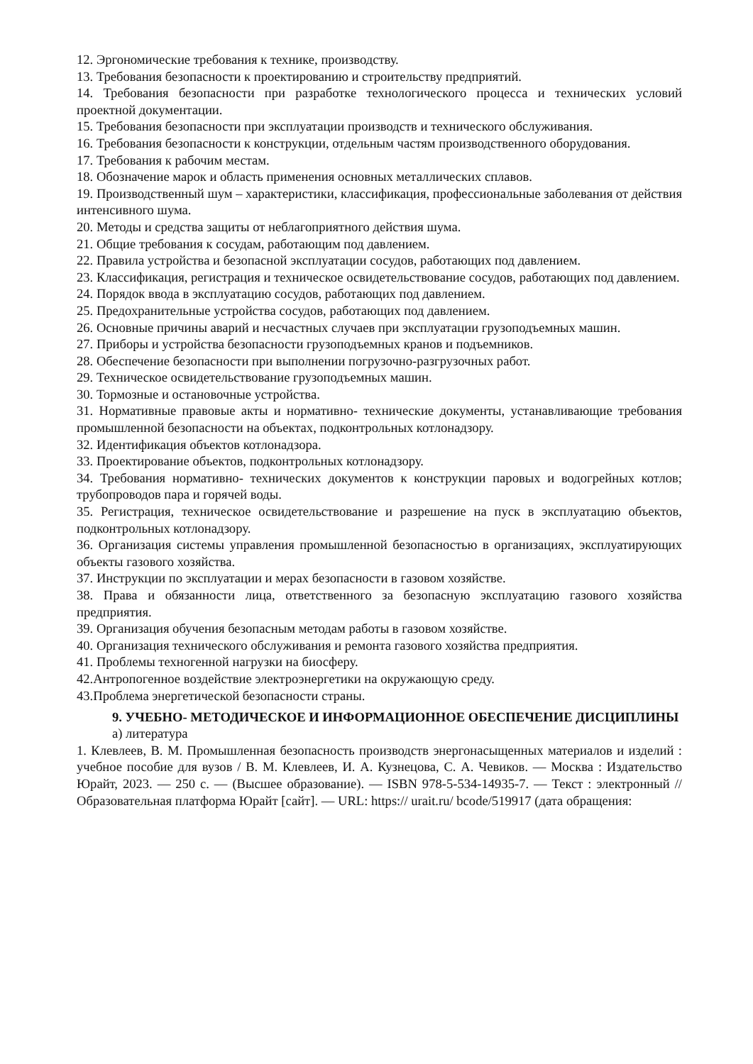12. Эргономические требования к технике, производству.
13. Требования безопасности к проектированию и строительству предприятий.
14. Требования безопасности при разработке технологического процесса и технических условий проектной документации.
15. Требования безопасности при эксплуатации производств и технического обслуживания.
16. Требования безопасности к конструкции, отдельным частям производственного оборудования.
17. Требования к рабочим местам.
18. Обозначение марок и область применения основных металлических сплавов.
19. Производственный шум – характеристики, классификация, профессиональные заболевания от действия интенсивного шума.
20. Методы и средства защиты от неблагоприятного действия шума.
21. Общие требования к сосудам, работающим под давлением.
22. Правила устройства и безопасной эксплуатации сосудов, работающих под давлением.
23. Классификация, регистрация и техническое освидетельствование сосудов, работающих под давлением.
24. Порядок ввода в эксплуатацию сосудов, работающих под давлением.
25. Предохранительные устройства сосудов, работающих под давлением.
26. Основные причины аварий и несчастных случаев при эксплуатации грузоподъемных машин.
27. Приборы и устройства безопасности грузоподъемных кранов и подъемников.
28. Обеспечение безопасности при выполнении погрузочно-разгрузочных работ.
29. Техническое освидетельствование грузоподъемных машин.
30. Тормозные и остановочные устройства.
31. Нормативные правовые акты и нормативно- технические документы, устанавливающие требования промышленной безопасности на объектах, подконтрольных котлонадзору.
32. Идентификация объектов котлонадзора.
33. Проектирование объектов, подконтрольных котлонадзору.
34. Требования нормативно- технических документов к конструкции паровых и водогрейных котлов; трубопроводов пара и горячей воды.
35. Регистрация, техническое освидетельствование и разрешение на пуск в эксплуатацию объектов, подконтрольных котлонадзору.
36. Организация системы управления промышленной безопасностью в организациях, эксплуатирующих объекты газового хозяйства.
37. Инструкции по эксплуатации и мерах безопасности в газовом хозяйстве.
38. Права и обязанности лица, ответственного за безопасную эксплуатацию газового хозяйства предприятия.
39. Организация обучения безопасным методам работы в газовом хозяйстве.
40. Организация технического обслуживания и ремонта газового хозяйства предприятия.
41. Проблемы техногенной нагрузки на биосферу.
42.Антропогенное воздействие электроэнергетики на окружающую среду.
43.Проблема энергетической безопасности страны.
9. УЧЕБНО- МЕТОДИЧЕСКОЕ И ИНФОРМАЦИОННОЕ ОБЕСПЕЧЕНИЕ ДИСЦИПЛИНЫ
а) литература
1. Клевлеев, В. М. Промышленная безопасность производств энергонасыщенных материалов и изделий : учебное пособие для вузов / В. М. Клевлеев, И. А. Кузнецова, С. А. Чевиков. — Москва : Издательство Юрайт, 2023. — 250 с. — (Высшее образование). — ISBN 978-5-534-14935-7. — Текст : электронный // Образовательная платформа Юрайт [сайт]. — URL: https:// urait.ru/ bcode/519917 (дата обращения: